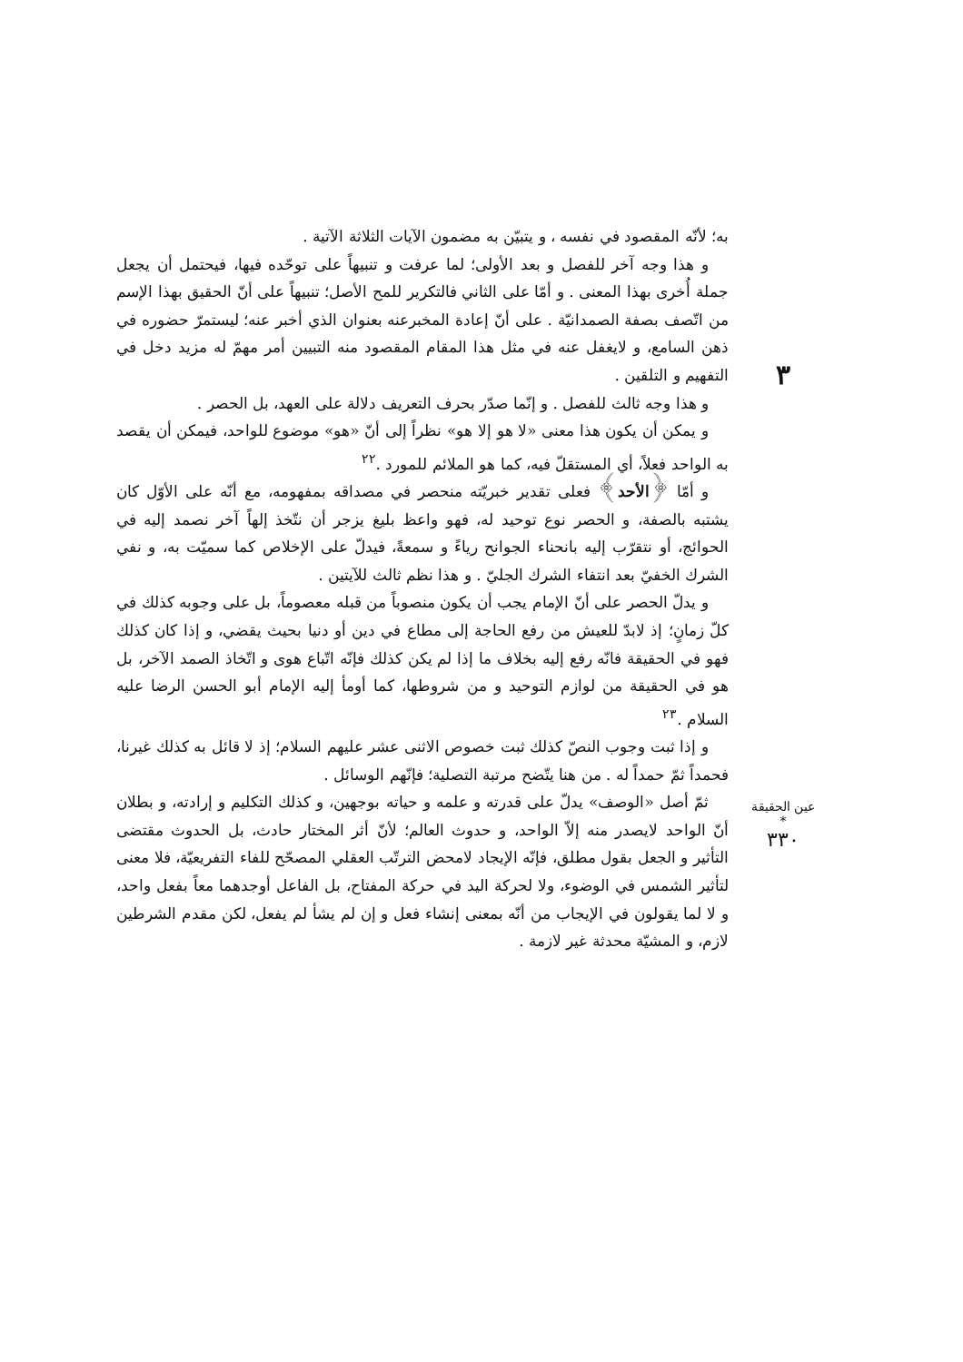٣
عين الحقيقة *
٣٣٠
به؛ لأنّه المقصود في نفسه ، و يتبيّن به مضمون الآيات الثلاثة الآتية .
و هذا وجه آخر للفصل و بعد الأولى؛ لما عرفت و تنبيهاً على توحّده فيها، فيحتمل أن يجعل جملة أُخرى بهذا المعنى . و أمّا على الثاني فالتكرير للمح الأصل؛ تنبيهاً على أنّ الحقيق بهذا الإسم من اتّصف بصفة الصمدانيّة . على أنّ إعادة المخبرعنه بعنوان الذي أخبر عنه؛ ليستمرّ حضوره في ذهن السامع، و لايغفل عنه في مثل هذا المقام المقصود منه التبيين أمر مهمّ له مزيد دخل في التفهيم و التلقين .
و هذا وجه ثالث للفصل . و إنّما صدّر بحرف التعريف دلالة على العهد، بل الحصر .
و يمكن أن يكون هذا معنى «لا هو إلا هو» نظراً إلى أنّ «هو» موضوع للواحد، فيمكن أن يقصد به الواحد فعلاً، أي المستقلّ فيه، كما هو الملائم للمورد .<sup>٢٢</sup>
و أمّا ﴿الأحد﴾ فعلى تقدير خبريّته منحصر في مصداقه بمفهومه، مع أنّه على الأوّل كان يشتبه بالصفة، و الحصر نوع توحيد له، فهو واعظ بليغ يزجر أن نتّخذ إلهاً آخر نصمد إليه في الحوائج، أو نتقرّب إليه بانحناء الجوانح رياءً و سمعةً، فيدلّ على الإخلاص كما سميّت به، و نفي الشرك الخفيّ بعد انتفاء الشرك الجليّ . و هذا نظم ثالث للآيتين .
و يدلّ الحصر على أنّ الإمام يجب أن يكون منصوباً من قبله معصوماً، بل على وجوبه كذلك في كلّ زمانٍ؛ إذ لابدّ للعيش من رفع الحاجة إلى مطاع في دين أو دنيا بحيث يقضي، و إذا كان كذلك فهو في الحقيقة فانّه رفع إليه بخلاف ما إذا لم يكن كذلك فإنّه اتّباع هوى و اتّخاذ الصمد الآخر، بل هو في الحقيقة من لوازم التوحيد و من شروطها، كما أومأ إليه الإمام أبو الحسن الرضا عليه السلام .<sup>٢٣</sup>
و إذا ثبت وجوب النصّ كذلك ثبت خصوص الاثنى عشر عليهم السلام؛ إذ لا قائل به كذلك غيرنا، فحمداً ثمّ حمداً له . من هنا يتّضح مرتبة التصلية؛ فإنّهم الوسائل .
ثمّ أصل «الوصف» يدلّ على قدرته و علمه و حياته بوجهين، و كذلك التكليم و إرادته، و بطلان أنّ الواحد لايصدر منه إلاّ الواحد، و حدوث العالم؛ لأنّ أثر المختار حادث، بل الحدوث مقتضى التأثير و الجعل بقول مطلق، فإنّه الإيجاد لامحض الترتّب العقلي المصحّح للفاء التفريعيّة، فلا معنى لتأثير الشمس في الوضوء، ولا لحركة اليد في حركة المفتاح، بل الفاعل أوجدهما معاً بفعل واحد، و لا لما يقولون في الإيجاب من أنّه بمعنى إنشاء فعل و إن لم يشأ لم يفعل، لكن مقدم الشرطين لازم، و المشيّة محدثة غير لازمة .